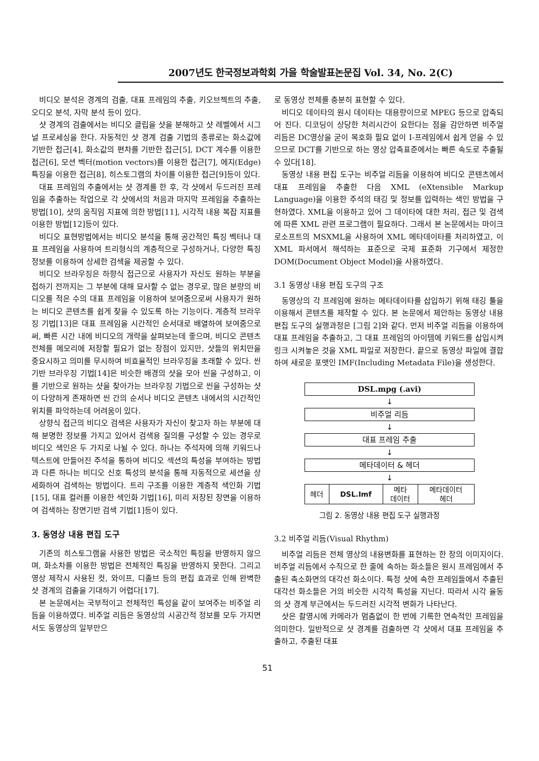2007년도 한국정보과학회 가을 학술발표논문집 Vol. 34, No. 2(C)
비디오 분석은 경계의 검출, 대표 프레임의 추출, 키오브젝트의 추출, 오디오 분석, 자막 분석 등이 있다.
샷 경계의 검출에서는 비디오 클립을 샷을 분해하고 샷 레벨에서 시그널 프로세싱을 한다. 자동적인 샷 경계 검출 기법의 종류로는 화소값에 기반한 접근[4], 화소값의 편차를 기반한 접근[5], DCT 계수를 이용한 접근[6], 모션 벡터(motion vectors)를 이용한 접근[7], 에지(Edge)특징을 이용한 접근[8], 히스토그램의 차이를 이용한 접근[9]등이 있다.
대표 프레임의 추출에서는 샷 경계를 한 후, 각 샷에서 두드러진 프레임을 추출하는 작업으로 각 샷에서의 처음과 마지막 프레임을 추출하는 방법[10], 샷의 움직임 지표에 의한 방법[11], 시각적 내용 복잡 지표를 이용한 방법[12]등이 있다.
비디오 표현방법에서는 비디오 분석을 통해 공간적인 특징 벡터나 대표 프레임을 사용하여 트리형식의 계층적으로 구성하거나, 다양한 특징정보를 이용하여 상세한 검색을 제공할 수 있다.
비디오 브라우징은 하향식 접근으로 사용자가 자신도 원하는 부분을 접하기 전까지는 그 부분에 대해 묘사할 수 없는 경우로, 많은 분량의 비디오를 적은 수의 대표 프레임을 이용하여 보여줌으로써 사용자가 원하는 비디오 콘텐츠를 쉽게 찾을 수 있도록 하는 기능이다. 계층적 브라우징 기법[13]은 대표 프레임을 시간적인 순서대로 배열하여 보여줌으로써, 빠른 시간 내에 비디오의 개략을 살펴보는데 좋으며, 비디오 콘텐츠 전체를 메모리에 저장할 필요가 없는 장점이 있지만, 샷들의 위치만을 중요시하고 의미를 무시하여 비효율적인 브라우징을 초래할 수 있다. 씬 기반 브라우징 기법[14]은 비슷한 배경의 샷을 모아 씬을 구성하고, 이를 기반으로 원하는 샷을 찾아가는 브라우징 기법으로 씬을 구성하는 샷이 다양하게 존재하면 씬 간의 순서나 비디오 콘텐츠 내에서의 시간적인 위치를 파악하는데 어려움이 있다.
상향식 접근의 비디오 검색은 사용자가 자신이 찾고자 하는 부분에 대해 분명한 정보를 가지고 있어서 검색용 질의를 구성할 수 있는 경우로 비디오 색인은 두 가지로 나뉠 수 있다. 하나는 주석자에 의해 키워드나 텍스트에 만들어진 주석을 통하여 비디오 섹션의 특성을 부여하는 방법과 다른 하나는 비디오 신호 특성의 분석을 통해 자동적으로 세션을 상세화하여 검색하는 방법이다. 트리 구조를 이용한 계층적 색인화 기법[15], 대표 컬러를 이용한 색인화 기법[16], 미리 저장된 장면을 이용하여 검색하는 장면기반 검색 기법[1]등이 있다.
3. 동영상 내용 편집 도구
기존의 히스토그램을 사용한 방법은 국소적인 특징을 반영하지 않으며, 화소차를 이용한 방법은 전체적인 특징을 반영하지 못한다. 그리고 영상 제작시 사용된 컷, 와이프, 디졸브 등의 편집 효과로 인해 완벽한 샷 경계의 검출을 기대하기 어렵다[17].
본 논문에서는 국부적이고 전체적인 특성을 같이 보여주는 비주얼 리듬을 이용하였다. 비주얼 리듬은 동영상의 시공간적 정보를 모두 가지면서도 동영상의 일부만으
로 동영상 전체를 충분히 표현할 수 있다.
비디오 데이타의 원시 데이타는 대용량이므로 MPEG 등으로 압축되어 진다. 디코딩이 상당한 처리시간이 요한다는 점을 감안하면 비주얼 리듬은 DC영상을 굳이 복호화 필요 없이 I-프레임에서 쉽게 얻을 수 있으므로 DCT를 기반으로 하는 영상 압축표준에서는 빠른 속도로 추출될 수 있다[18].
동영상 내용 편집 도구는 비주얼 리듬을 이용하여 비디오 콘텐츠에서 대표 프레임을 추출한 다음 XML (eXtensible Markup Language)을 이용한 주석의 태깅 및 정보를 입력하는 색인 방법을 구현하였다. XML을 이용하고 있어 그 데이타에 대한 처리, 접근 및 검색에 따른 XML 관련 프로그램이 필요하다. 그래서 본 논문에서는 마이크로소프트의 MSXML을 사용하여 XML 메타데이타를 처리하였고, 이 XML 파서에서 해석하는 표준으로 국제 표준화 기구에서 제정한 DOM(Document Object Model)을 사용하였다.
3.1 동영상 내용 편집 도구의 구조
동영상의 각 프레임에 원하는 메타데이타를 삽입하기 위해 태깅 툴을 이용해서 콘텐츠를 제작할 수 있다. 본 논문에서 제안하는 동영상 내용 편집 도구의 실행과정은 [그림 2]와 같다. 먼저 비주얼 리듬을 이용하여 대표 프레임을 추출하고, 그 대표 프레임의 아이템에 키워드를 삽입시켜 링크 시켜놓은 것을 XML 파일로 저장한다. 끝으로 동영상 파일에 결합하여 새로운 포맷인 IMF(Including Metadata File)을 생성한다.
DSL.mpg (.avi)
↓
비주얼 리듬
↓
대표 프레임 추출
↓
메타데이터 & 헤더
↓
| 헤더 | DSL.Imf | 메타 데이터 | 메타데이터 헤더 |
그림 2. 동영상 내용 편집 도구 실행과정
3.2 비주얼 리듬(Visual Rhythm)
비주얼 리듬은 전체 영상의 내용변화를 표현하는 한 장의 이미지이다. 비주얼 리듬에서 수직으로 한 줄에 속하는 화소들은 원시 프레임에서 추출된 축소화면의 대각선 화소이다. 특정 샷에 속한 프레임들에서 추출된 대각선 화소들은 거의 비슷한 시각적 특성을 지닌다. 따라서 시각 율동의 샷 경계 부근에서는 두드러진 시각적 변화가 나타난다.
샷은 촬영시에 카메라가 멈춤없이 한 번에 기록한 연속적인 프레임을 의미한다. 일반적으로 샷 경계를 검출하면 각 샷에서 대표 프레임을 추출하고, 추출된 대표
51